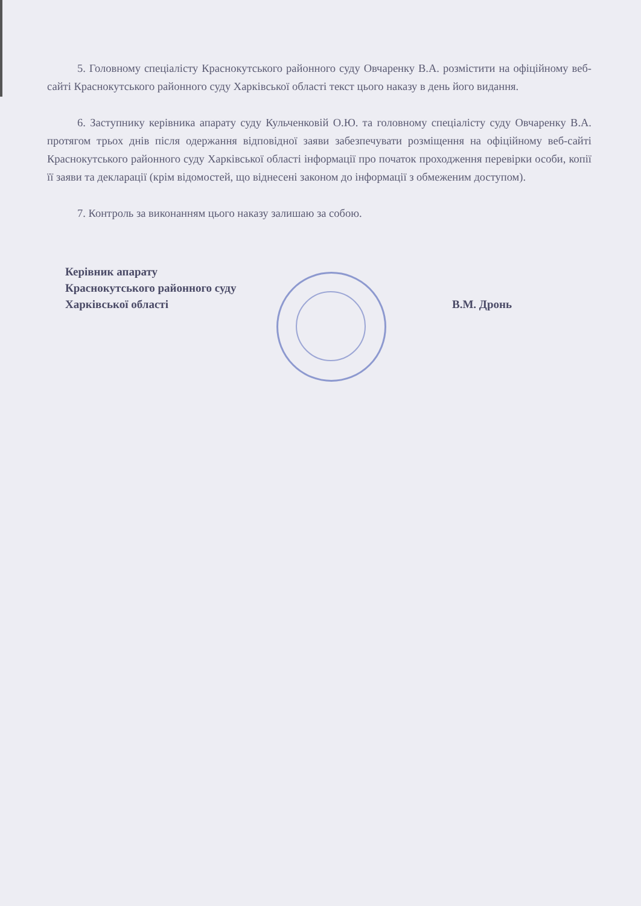5. Головному спеціалісту Краснокутського районного суду Овчаренку В.А. розмістити на офіційному веб-сайті Краснокутського районного суду Харківської області текст цього наказу в день його видання.
6. Заступнику керівника апарату суду Кульченковій О.Ю. та головному спеціалісту суду Овчаренку В.А. протягом трьох днів після одержання відповідної заяви забезпечувати розміщення на офіційному веб-сайті Краснокутського районного суду Харківської області інформації про початок проходження перевірки особи, копії її заяви та декларації (крім відомостей, що віднесені законом до інформації з обмеженим доступом).
7. Контроль за виконанням цього наказу залишаю за собою.
Керівник апарату
Краснокутського районного суду
Харківської області
В.М. Дронь